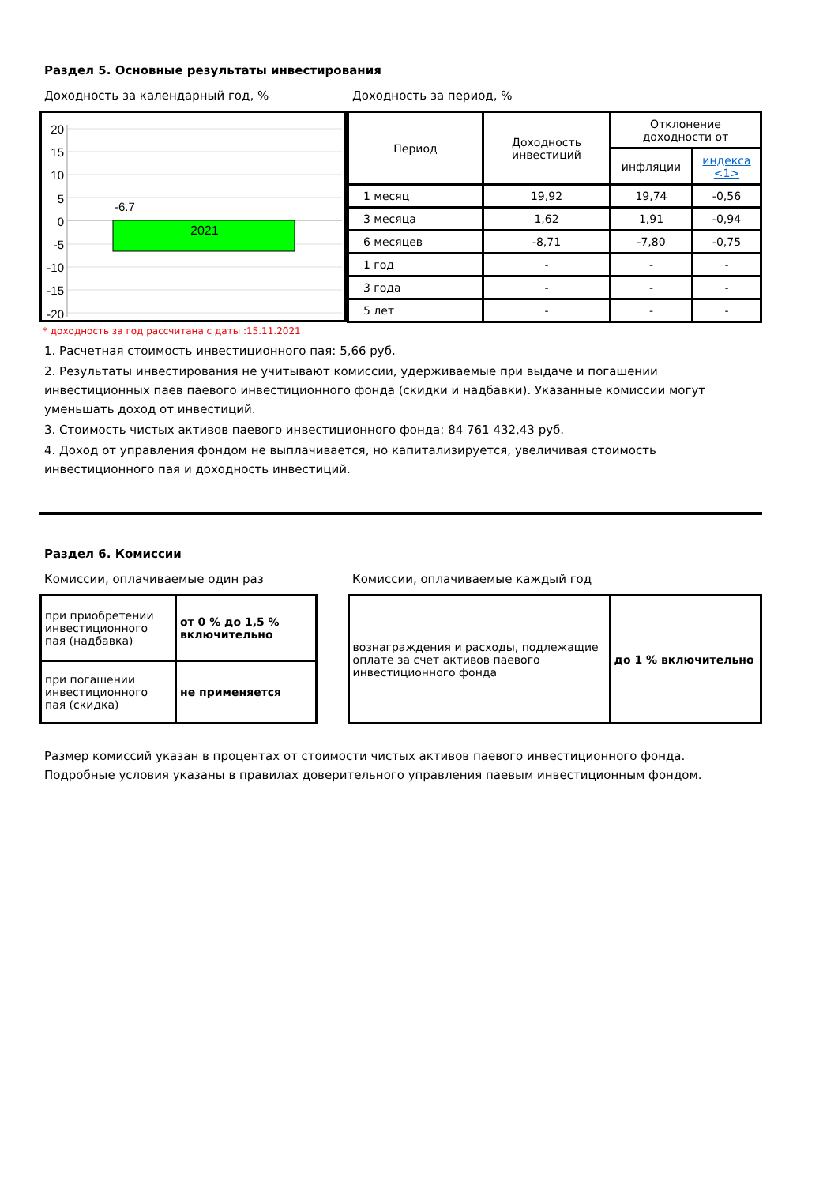Раздел 5. Основные результаты инвестирования
Доходность за календарный год, % Доходность за период, %
20
15
10
5
0
-5
-10
-15
-20
-6.7
2021
| Период | Доходность инвестиций | Отклонение доходности от | |
| | | инфляции | индекса <1> |
| 1 месяц | 19,92 | 19,74 | -0,56 |
| 3 месяца | 1,62 | 1,91 | -0,94 |
| 6 месяцев | -8,71 | -7,80 | -0,75 |
| 1 год | - | - | - |
| 3 года | - | - | - |
| 5 лет | - | - | - |
* доходность за год рассчитана с даты :15.11.2021
1. Расчетная стоимость инвестиционного пая: 5,66 руб.
2. Результаты инвестирования не учитывают комиссии, удерживаемые при выдаче и погашении инвестиционных паев паевого инвестиционного фонда (скидки и надбавки). Указанные комиссии могут уменьшать доход от инвестиций.
3. Стоимость чистых активов паевого инвестиционного фонда: 84 761 432,43 руб.
4. Доход от управления фондом не выплачивается, но капитализируется, увеличивая стоимость инвестиционного пая и доходность инвестиций.
Раздел 6. Комиссии
Комиссии, оплачиваемые один раз Комиссии, оплачиваемые каждый год
| при приобретении инвестиционного пая (надбавка) | от 0 % до 1,5 % включительно |
| при погашении инвестиционного пая (скидка) | не применяется |
| вознаграждения и расходы, подлежащие оплате за счет активов паевого инвестиционного фонда | до 1 % включительно |
Размер комиссий указан в процентах от стоимости чистых активов паевого инвестиционного фонда.
Подробные условия указаны в правилах доверительного управления паевым инвестиционным фондом.